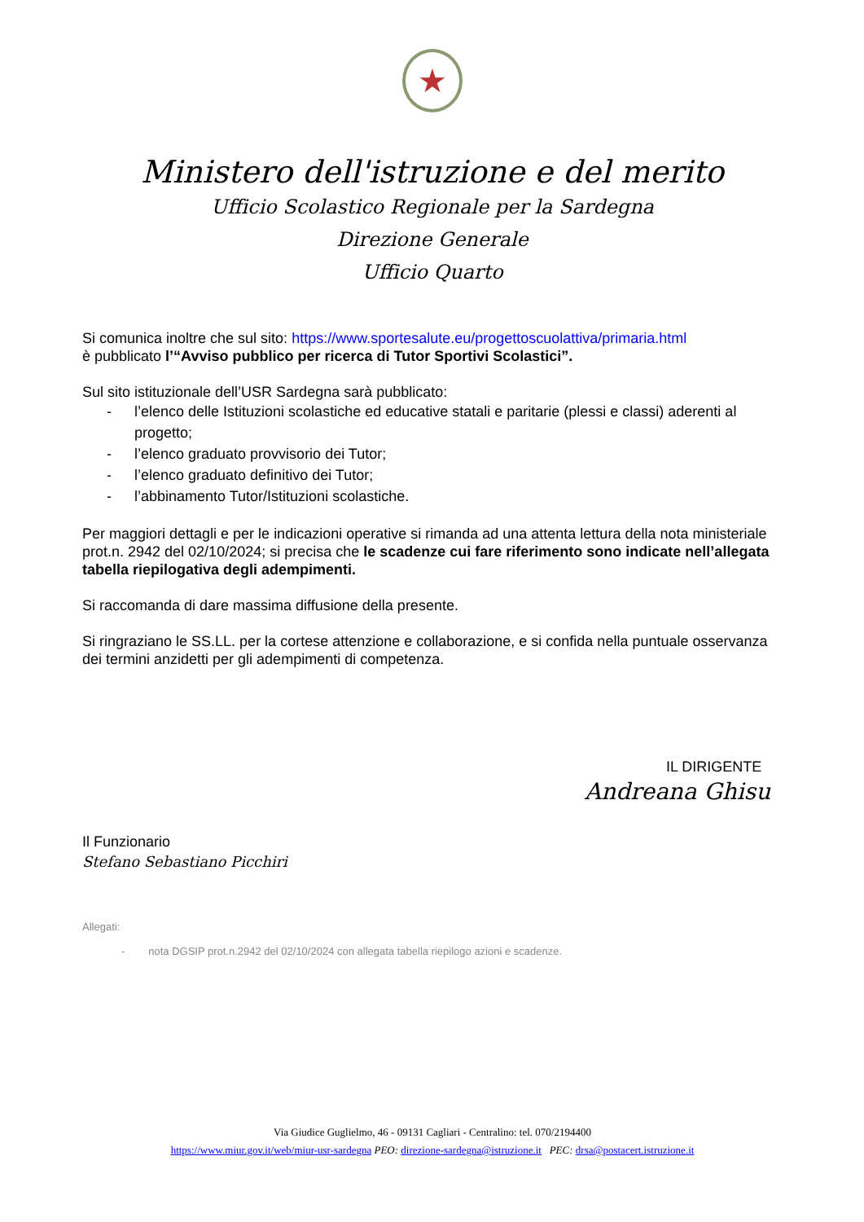★
Ministero dell'istruzione e del merito
Ufficio Scolastico Regionale per la Sardegna
Direzione Generale
Ufficio Quarto
Si comunica inoltre che sul sito: https://www.sportesalute.eu/progettoscuolattiva/primaria.html
è pubblicato l’“Avviso pubblico per ricerca di Tutor Sportivi Scolastici”.
Sul sito istituzionale dell’USR Sardegna sarà pubblicato:
- l’elenco delle Istituzioni scolastiche ed educative statali e paritarie (plessi e classi) aderenti al progetto;
- l’elenco graduato provvisorio dei Tutor;
- l’elenco graduato definitivo dei Tutor;
- l’abbinamento Tutor/Istituzioni scolastiche.
Per maggiori dettagli e per le indicazioni operative si rimanda ad una attenta lettura della nota ministeriale prot.n. 2942 del 02/10/2024; si precisa che le scadenze cui fare riferimento sono indicate nell’allegata tabella riepilogativa degli adempimenti.
Si raccomanda di dare massima diffusione della presente.
Si ringraziano le SS.LL. per la cortese attenzione e collaborazione, e si confida nella puntuale osservanza dei termini anzidetti per gli adempimenti di competenza.
IL DIRIGENTE
Andreana Ghisu
Il Funzionario
Stefano Sebastiano Picchiri
Allegati:
- nota DGSIP prot.n.2942 del 02/10/2024 con allegata tabella riepilogo azioni e scadenze.
Via Giudice Guglielmo, 46 - 09131 Cagliari - Centralino: tel. 070/2194400
https://www.miur.gov.it/web/miur-usr-sardegna PEO: direzione-sardegna@istruzione.it PEC: drsa@postacert.istruzione.it